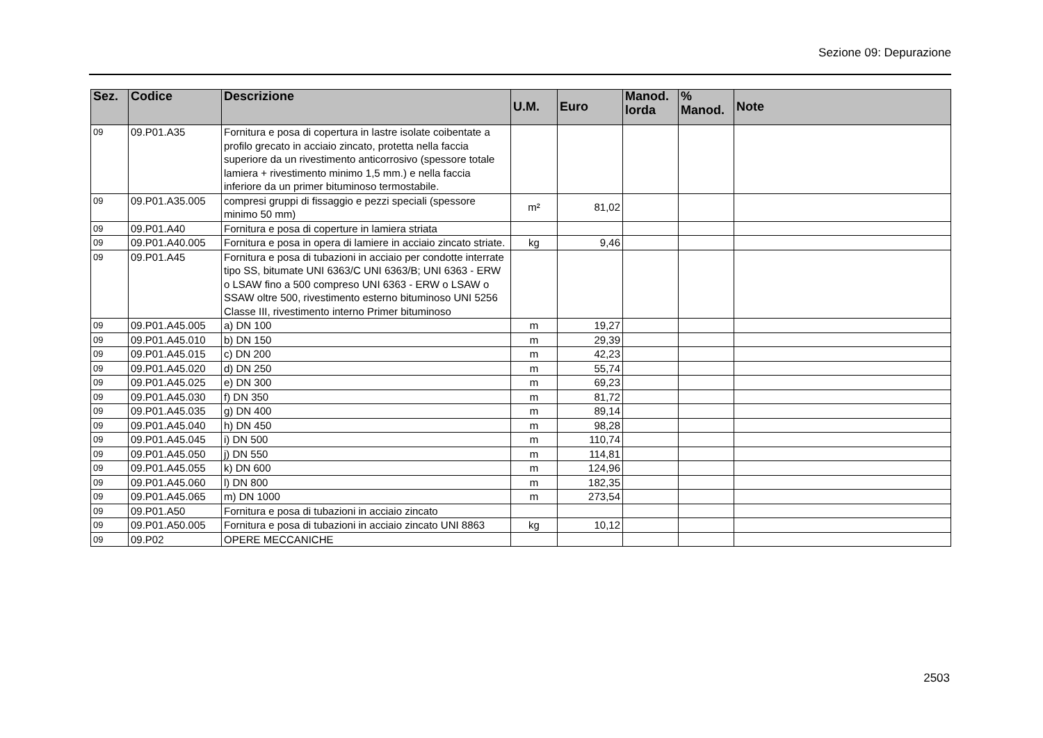Sezione 09: Depurazione
| Sez. | Codice | Descrizione | U.M. | Euro | Manod. lorda | % Manod. | Note |
| --- | --- | --- | --- | --- | --- | --- | --- |
| 09 | 09.P01.A35 | Fornitura e posa di copertura in lastre isolate coibentate a profilo grecato in acciaio zincato, protetta nella faccia superiore da un rivestimento anticorrosivo (spessore totale lamiera + rivestimento minimo 1,5 mm.) e nella faccia inferiore da un primer bituminoso termostabile. | | | | | |
| 09 | 09.P01.A35.005 | compresi gruppi di fissaggio e pezzi speciali (spessore minimo 50 mm) | m² | 81,02 | | | |
| 09 | 09.P01.A40 | Fornitura e posa di coperture in lamiera striata | | | | | |
| 09 | 09.P01.A40.005 | Fornitura e posa in opera di lamiere in acciaio zincato striate. | kg | 9,46 | | | |
| 09 | 09.P01.A45 | Fornitura e posa di tubazioni in acciaio per condotte interrate tipo SS, bitumate UNI 6363/C UNI 6363/B; UNI 6363 - ERW o LSAW fino a 500 compreso UNI 6363 - ERW o LSAW o SSAW oltre 500, rivestimento esterno bituminoso UNI 5256 Classe III, rivestimento interno Primer bituminoso | | | | | |
| 09 | 09.P01.A45.005 | a) DN 100 | m | 19,27 | | | |
| 09 | 09.P01.A45.010 | b) DN 150 | m | 29,39 | | | |
| 09 | 09.P01.A45.015 | c) DN 200 | m | 42,23 | | | |
| 09 | 09.P01.A45.020 | d) DN 250 | m | 55,74 | | | |
| 09 | 09.P01.A45.025 | e) DN 300 | m | 69,23 | | | |
| 09 | 09.P01.A45.030 | f) DN 350 | m | 81,72 | | | |
| 09 | 09.P01.A45.035 | g) DN 400 | m | 89,14 | | | |
| 09 | 09.P01.A45.040 | h) DN 450 | m | 98,28 | | | |
| 09 | 09.P01.A45.045 | i) DN 500 | m | 110,74 | | | |
| 09 | 09.P01.A45.050 | j) DN 550 | m | 114,81 | | | |
| 09 | 09.P01.A45.055 | k) DN 600 | m | 124,96 | | | |
| 09 | 09.P01.A45.060 | l) DN 800 | m | 182,35 | | | |
| 09 | 09.P01.A45.065 | m) DN 1000 | m | 273,54 | | | |
| 09 | 09.P01.A50 | Fornitura e posa di tubazioni in acciaio zincato | | | | | |
| 09 | 09.P01.A50.005 | Fornitura e posa di tubazioni in acciaio zincato UNI 8863 | kg | 10,12 | | | |
| 09 | 09.P02 | OPERE MECCANICHE | | | | | |
2503